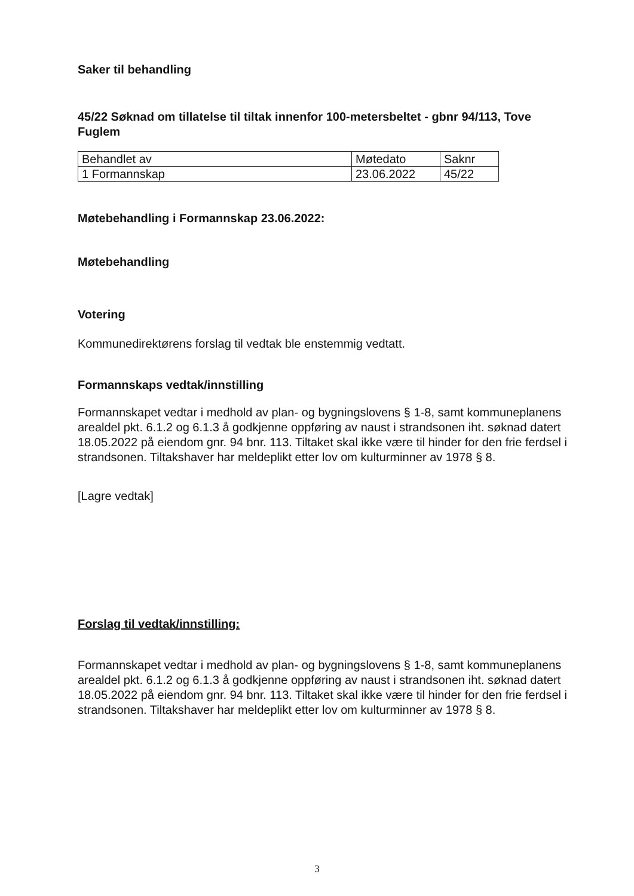Saker til behandling
45/22 Søknad om tillatelse til tiltak innenfor 100-metersbeltet - gbnr 94/113, Tove Fuglem
| Behandlet av | Møtedato | Saknr |
| 1 Formannskap | 23.06.2022 | 45/22 |
Møtebehandling i Formannskap 23.06.2022:
Møtebehandling
Votering
Kommunedirektørens forslag til vedtak ble enstemmig vedtatt.
Formannskaps vedtak/innstilling
Formannskapet vedtar i medhold av plan- og bygningslovens § 1-8, samt kommuneplanens arealdel pkt. 6.1.2 og 6.1.3 å godkjenne oppføring av naust i strandsonen iht. søknad datert 18.05.2022 på eiendom gnr. 94 bnr. 113. Tiltaket skal ikke være til hinder for den frie ferdsel i strandsonen. Tiltakshaver har meldeplikt etter lov om kulturminner av 1978 § 8.
[Lagre vedtak]
Forslag til vedtak/innstilling:
Formannskapet vedtar i medhold av plan- og bygningslovens § 1-8, samt kommuneplanens arealdel pkt. 6.1.2 og 6.1.3 å godkjenne oppføring av naust i strandsonen iht. søknad datert 18.05.2022 på eiendom gnr. 94 bnr. 113. Tiltaket skal ikke være til hinder for den frie ferdsel i strandsonen. Tiltakshaver har meldeplikt etter lov om kulturminner av 1978 § 8.
3